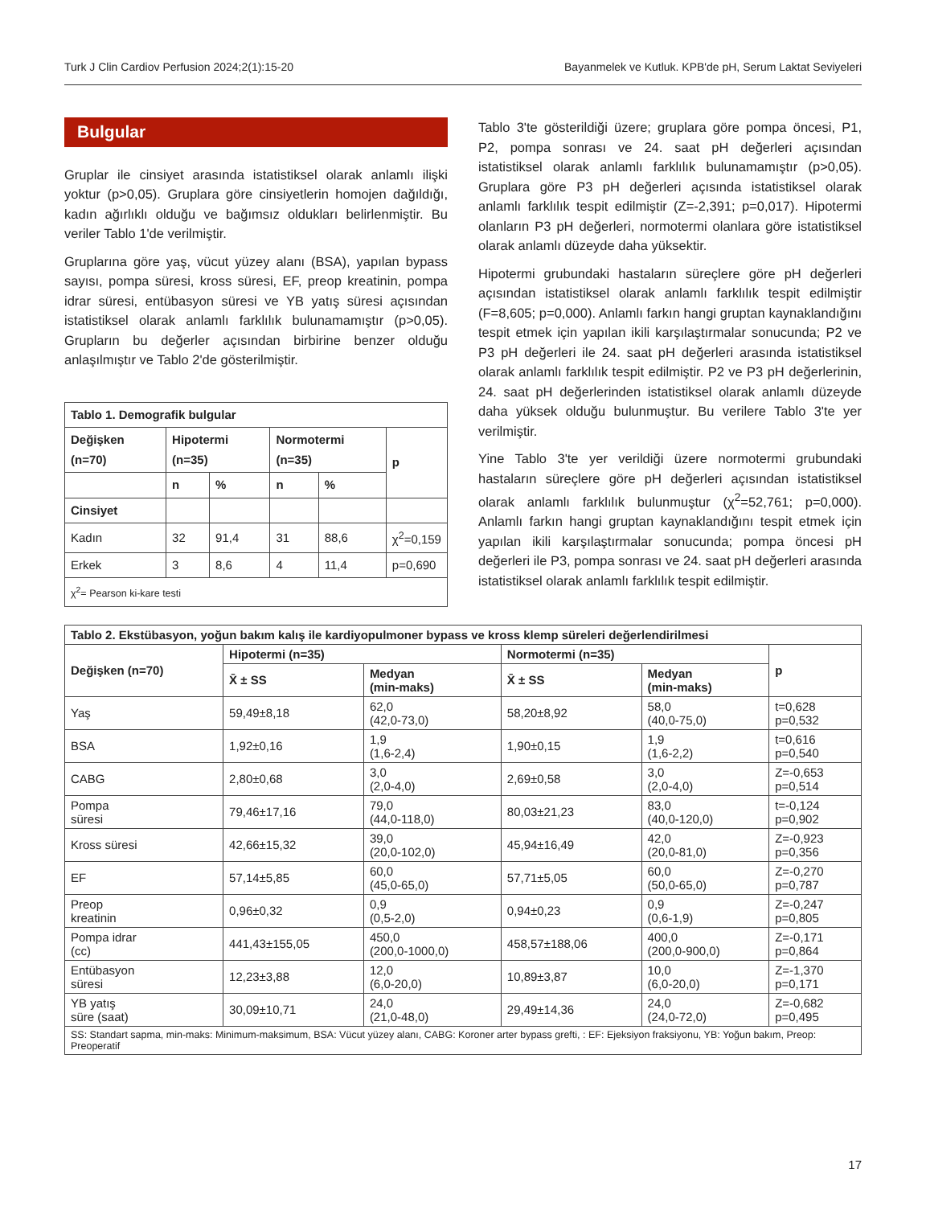Turk J Clin Cardiov Perfusion 2024;2(1):15-20 Bayanmelek ve Kutluk. KPB'de pH, Serum Laktat Seviyeleri
Bulgular
Gruplar ile cinsiyet arasında istatistiksel olarak anlamlı ilişki yoktur (p>0,05). Gruplara göre cinsiyetlerin homojen dağıldığı, kadın ağırlıklı olduğu ve bağımsız oldukları belirlenmiştir. Bu veriler Tablo 1'de verilmiştir.
Gruplarına göre yaş, vücut yüzey alanı (BSA), yapılan bypass sayısı, pompa süresi, kross süresi, EF, preop kreatinin, pompa idrar süresi, entübasyon süresi ve YB yatış süresi açısından istatistiksel olarak anlamlı farklılık bulunamamıştır (p>0,05). Grupların bu değerler açısından birbirine benzer olduğu anlaşılmıştır ve Tablo 2'de gösterilmiştir.
| Tablo 1. Demografik bulgular | | | | | |
| --- | --- | --- | --- | --- | --- |
| Değişken (n=70) | Hipotermi (n=35) | | Normotermi (n=35) | | p |
| | n | % | n | % | |
| Cinsiyet | | | | | |
| Kadın | 32 | 91,4 | 31 | 88,6 | χ<sup>2</sup>=0,159 |
| Erkek | 3 | 8,6 | 4 | 11,4 | p=0,690 |
| χ<sup>2</sup>= Pearson ki-kare testi | | | | | |
Tablo 3'te gösterildiği üzere; gruplara göre pompa öncesi, P1, P2, pompa sonrası ve 24. saat pH değerleri açısından istatistiksel olarak anlamlı farklılık bulunamamıştır (p>0,05). Gruplara göre P3 pH değerleri açısında istatistiksel olarak anlamlı farklılık tespit edilmiştir (Z=-2,391; p=0,017). Hipotermi olanların P3 pH değerleri, normotermi olanlara göre istatistiksel olarak anlamlı düzeyde daha yüksektir.
Hipotermi grubundaki hastaların süreçlere göre pH değerleri açısından istatistiksel olarak anlamlı farklılık tespit edilmiştir (F=8,605; p=0,000). Anlamlı farkın hangi gruptan kaynaklandığını tespit etmek için yapılan ikili karşılaştırmalar sonucunda; P2 ve P3 pH değerleri ile 24. saat pH değerleri arasında istatistiksel olarak anlamlı farklılık tespit edilmiştir. P2 ve P3 pH değerlerinin, 24. saat pH değerlerinden istatistiksel olarak anlamlı düzeyde daha yüksek olduğu bulunmuştur. Bu verilere Tablo 3'te yer verilmiştir.
Yine Tablo 3'te yer verildiği üzere normotermi grubundaki hastaların süreçlere göre pH değerleri açısından istatistiksel olarak anlamlı farklılık bulunmuştur (χ<sup>2</sup>=52,761; p=0,000). Anlamlı farkın hangi gruptan kaynaklandığını tespit etmek için yapılan ikili karşılaştırmalar sonucunda; pompa öncesi pH değerleri ile P3, pompa sonrası ve 24. saat pH değerleri arasında istatistiksel olarak anlamlı farklılık tespit edilmiştir.
| Tablo 2. Ekstübasyon, yoğun bakım kalış ile kardiyopulmoner bypass ve kross klemp süreleri değerlendirilmesi | | | | | |
| --- | --- | --- | --- | --- | --- |
| Değişken (n=70) | Hipotermi (n=35) | | Normotermi (n=35) | | p |
| | X̄ ± SS | Medyan (min-maks) | X̄ ± SS | Medyan (min-maks) | |
| Yaş | 59,49±8,18 | 62,0 (42,0-73,0) | 58,20±8,92 | 58,0 (40,0-75,0) | t=0,628 p=0,532 |
| BSA | 1,92±0,16 | 1,9 (1,6-2,4) | 1,90±0,15 | 1,9 (1,6-2,2) | t=0,616 p=0,540 |
| CABG | 2,80±0,68 | 3,0 (2,0-4,0) | 2,69±0,58 | 3,0 (2,0-4,0) | Z=-0,653 p=0,514 |
| Pompa süresi | 79,46±17,16 | 79,0 (44,0-118,0) | 80,03±21,23 | 83,0 (40,0-120,0) | t=-0,124 p=0,902 |
| Kross süresi | 42,66±15,32 | 39,0 (20,0-102,0) | 45,94±16,49 | 42,0 (20,0-81,0) | Z=-0,923 p=0,356 |
| EF | 57,14±5,85 | 60,0 (45,0-65,0) | 57,71±5,05 | 60,0 (50,0-65,0) | Z=-0,270 p=0,787 |
| Preop kreatinin | 0,96±0,32 | 0,9 (0,5-2,0) | 0,94±0,23 | 0,9 (0,6-1,9) | Z=-0,247 p=0,805 |
| Pompa idrar (cc) | 441,43±155,05 | 450,0 (200,0-1000,0) | 458,57±188,06 | 400,0 (200,0-900,0) | Z=-0,171 p=0,864 |
| Entübasyon süresi | 12,23±3,88 | 12,0 (6,0-20,0) | 10,89±3,87 | 10,0 (6,0-20,0) | Z=-1,370 p=0,171 |
| YB yatış süre (saat) | 30,09±10,71 | 24,0 (21,0-48,0) | 29,49±14,36 | 24,0 (24,0-72,0) | Z=-0,682 p=0,495 |
| SS: Standart sapma, min-maks: Minimum-maksimum, BSA: Vücut yüzey alanı, CABG: Koroner arter bypass grefti, : EF: Ejeksiyon fraksiyonu, YB: Yoğun bakım, Preop: Preoperatif | | | | | |
17